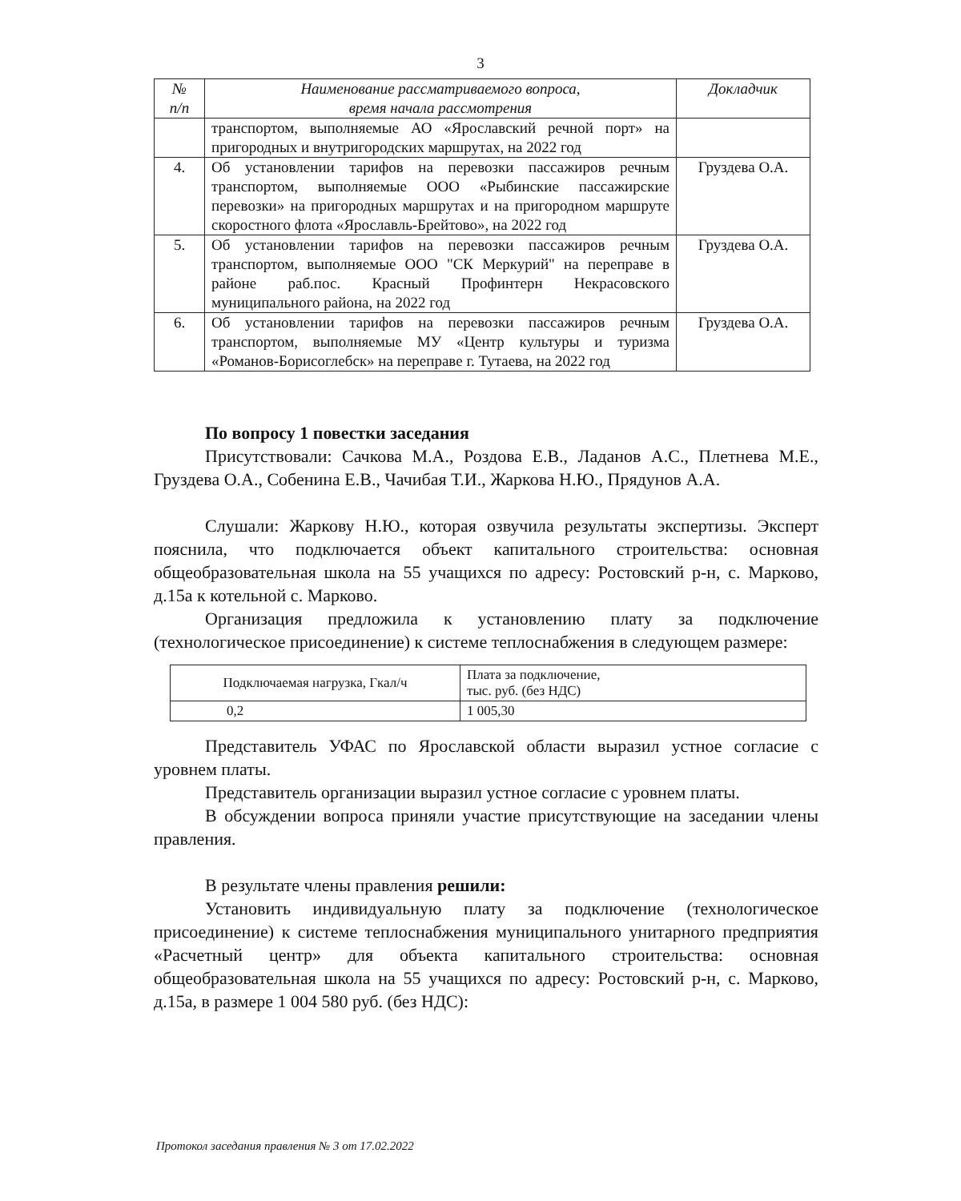3
| № п/п | Наименование рассматриваемого вопроса, время начала рассмотрения | Докладчик |
| --- | --- | --- |
| | транспортом, выполняемые АО «Ярославский речной порт» на пригородных и внутригородских маршрутах, на 2022 год | |
| 4. | Об установлении тарифов на перевозки пассажиров речным транспортом, выполняемые ООО «Рыбинские пассажирские перевозки» на пригородных маршрутах и на пригородном маршруте скоростного флота «Ярославль-Брейтово», на 2022 год | Груздева О.А. |
| 5. | Об установлении тарифов на перевозки пассажиров речным транспортом, выполняемые ООО "СК Меркурий" на переправе в районе раб.пос. Красный Профинтерн Некрасовского муниципального района, на 2022 год | Груздева О.А. |
| 6. | Об установлении тарифов на перевозки пассажиров речным транспортом, выполняемые МУ «Центр культуры и туризма «Романов-Борисоглебск» на переправе г. Тутаева, на 2022 год | Груздева О.А. |
По вопросу 1 повестки заседания
Присутствовали: Сачкова М.А., Роздова Е.В., Ладанов А.С., Плетнева М.Е., Груздева О.А., Собенина Е.В., Чачибая Т.И., Жаркова Н.Ю., Прядунов А.А.
Слушали: Жаркову Н.Ю., которая озвучила результаты экспертизы. Эксперт пояснила, что подключается объект капитального строительства: основная общеобразовательная школа на 55 учащихся по адресу: Ростовский р-н, с. Марково, д.15а к котельной с. Марково.
Организация предложила к установлению плату за подключение (технологическое присоединение) к системе теплоснабжения в следующем размере:
| Подключаемая нагрузка, Гкал/ч | Плата за подключение, тыс. руб. (без НДС) |
| 0,2 | 1 005,30 |
Представитель УФАС по Ярославской области выразил устное согласие с уровнем платы.
Представитель организации выразил устное согласие с уровнем платы.
В обсуждении вопроса приняли участие присутствующие на заседании члены правления.
В результате члены правления решили:
Установить индивидуальную плату за подключение (технологическое присоединение) к системе теплоснабжения муниципального унитарного предприятия «Расчетный центр» для объекта капитального строительства: основная общеобразовательная школа на 55 учащихся по адресу: Ростовский р-н, с. Марково, д.15а, в размере 1 004 580 руб. (без НДС):
Протокол заседания правления № 3 от 17.02.2022